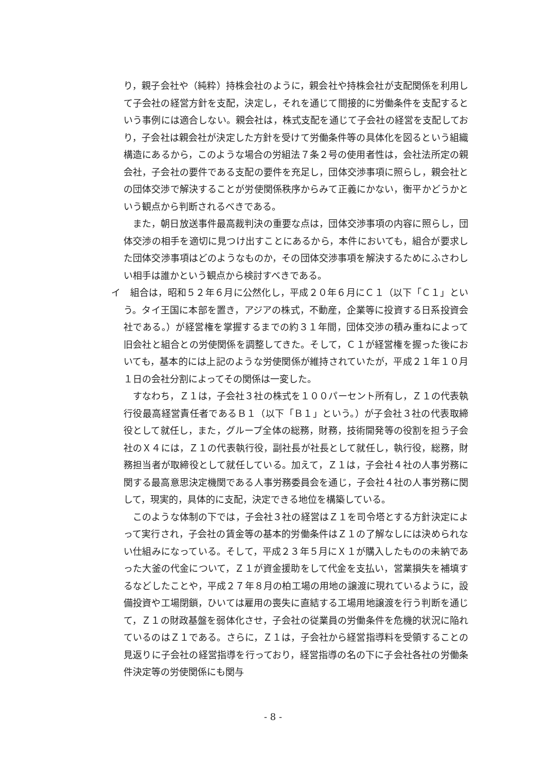り，親子会社や（純粋）持株会社のように，親会社や持株会社が支配関係を利用して子会社の経営方針を支配，決定し，それを通じて間接的に労働条件を支配するという事例には適合しない。親会社は，株式支配を通じて子会社の経営を支配しており，子会社は親会社が決定した方針を受けて労働条件等の具体化を図るという組織構造にあるから，このような場合の労組法７条２号の使用者性は，会社法所定の親会社，子会社の要件である支配の要件を充足し，団体交渉事項に照らし，親会社との団体交渉で解決することが労使関係秩序からみて正義にかない，衡平かどうかという観点から判断されるべきである。
また，朝日放送事件最高裁判決の重要な点は，団体交渉事項の内容に照らし，団体交渉の相手を適切に見つけ出すことにあるから，本件においても，組合が要求した団体交渉事項はどのようなものか，その団体交渉事項を解決するためにふさわしい相手は誰かという観点から検討すべきである。
イ　組合は，昭和５２年６月に公然化し，平成２０年６月にＣ１（以下「Ｃ１」という。タイ王国に本部を置き，アジアの株式，不動産，企業等に投資する日系投資会社である。）が経営権を掌握するまでの約３１年間，団体交渉の積み重ねによって旧会社と組合との労使関係を調整してきた。そして，Ｃ１が経営権を握った後においても，基本的には上記のような労使関係が維持されていたが，平成２１年１０月１日の会社分割によってその関係は一変した。
すなわち，Ｚ１は，子会社３社の株式を１００パーセント所有し，Ｚ１の代表執行役最高経営責任者であるＢ１（以下「Ｂ１」という。）が子会社３社の代表取締役として就任し，また，グループ全体の総務，財務，技術開発等の役割を担う子会社のＸ４には，Ｚ１の代表執行役，副社長が社長として就任し，執行役，総務，財務担当者が取締役として就任している。加えて，Ｚ１は，子会社４社の人事労務に関する最高意思決定機関である人事労務委員会を通じ，子会社４社の人事労務に関して，現実的，具体的に支配，決定できる地位を構築している。
このような体制の下では，子会社３社の経営はＺ１を司令塔とする方針決定によって実行され，子会社の賃金等の基本的労働条件はＺ１の了解なしには決められない仕組みになっている。そして，平成２３年５月にＸ１が購入したものの未納であった大釜の代金について，Ｚ１が資金援助をして代金を支払い，営業損失を補填するなどしたことや，平成２７年８月の柏工場の用地の譲渡に現れているように，設備投資や工場閉鎖，ひいては雇用の喪失に直結する工場用地譲渡を行う判断を通じて，Ｚ１の財政基盤を弱体化させ，子会社の従業員の労働条件を危機的状況に陥れているのはＺ１である。さらに，Ｚ１は，子会社から経営指導料を受領することの見返りに子会社の経営指導を行っており，経営指導の名の下に子会社各社の労働条件決定等の労使関係にも関与
- 8 -